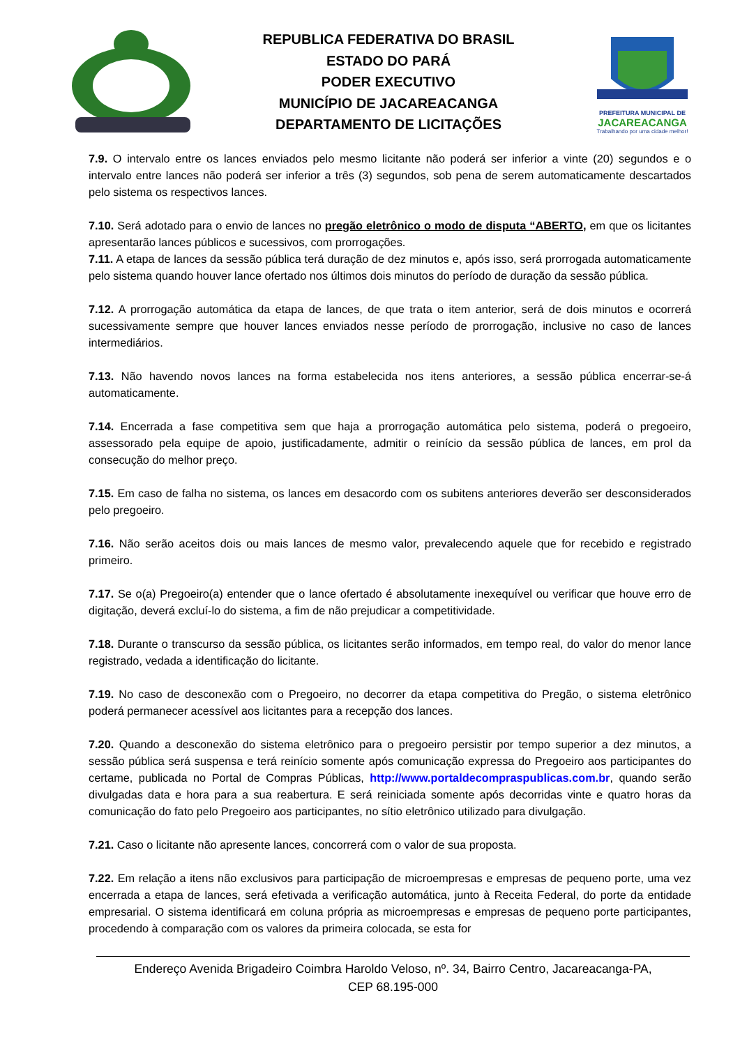REPUBLICA FEDERATIVA DO BRASIL
ESTADO DO PARÁ
PODER EXECUTIVO
MUNICÍPIO DE JACAREACANGA
DEPARTAMENTO DE LICITAÇÕES
PREFEITURA MUNICIPAL DE
JACAREACANGA
Trabalhando por uma cidade melhor!
7.9. O intervalo entre os lances enviados pelo mesmo licitante não poderá ser inferior a vinte (20) segundos e o intervalo entre lances não poderá ser inferior a três (3) segundos, sob pena de serem automaticamente descartados pelo sistema os respectivos lances.
7.10. Será adotado para o envio de lances no pregão eletrônico o modo de disputa “ABERTO, em que os licitantes apresentarão lances públicos e sucessivos, com prorrogações.
7.11. A etapa de lances da sessão pública terá duração de dez minutos e, após isso, será prorrogada automaticamente pelo sistema quando houver lance ofertado nos últimos dois minutos do período de duração da sessão pública.
7.12. A prorrogação automática da etapa de lances, de que trata o item anterior, será de dois minutos e ocorrerá sucessivamente sempre que houver lances enviados nesse período de prorrogação, inclusive no caso de lances intermediários.
7.13. Não havendo novos lances na forma estabelecida nos itens anteriores, a sessão pública encerrar-se-á automaticamente.
7.14. Encerrada a fase competitiva sem que haja a prorrogação automática pelo sistema, poderá o pregoeiro, assessorado pela equipe de apoio, justificadamente, admitir o reinício da sessão pública de lances, em prol da consecução do melhor preço.
7.15. Em caso de falha no sistema, os lances em desacordo com os subitens anteriores deverão ser desconsiderados pelo pregoeiro.
7.16. Não serão aceitos dois ou mais lances de mesmo valor, prevalecendo aquele que for recebido e registrado primeiro.
7.17. Se o(a) Pregoeiro(a) entender que o lance ofertado é absolutamente inexequível ou verificar que houve erro de digitação, deverá excluí-lo do sistema, a fim de não prejudicar a competitividade.
7.18. Durante o transcurso da sessão pública, os licitantes serão informados, em tempo real, do valor do menor lance registrado, vedada a identificação do licitante.
7.19. No caso de desconexão com o Pregoeiro, no decorrer da etapa competitiva do Pregão, o sistema eletrônico poderá permanecer acessível aos licitantes para a recepção dos lances.
7.20. Quando a desconexão do sistema eletrônico para o pregoeiro persistir por tempo superior a dez minutos, a sessão pública será suspensa e terá reinício somente após comunicação expressa do Pregoeiro aos participantes do certame, publicada no Portal de Compras Públicas, http://www.portaldecompraspublicas.com.br, quando serão divulgadas data e hora para a sua reabertura. E será reiniciada somente após decorridas vinte e quatro horas da comunicação do fato pelo Pregoeiro aos participantes, no sítio eletrônico utilizado para divulgação.
7.21. Caso o licitante não apresente lances, concorrerá com o valor de sua proposta.
7.22. Em relação a itens não exclusivos para participação de microempresas e empresas de pequeno porte, uma vez encerrada a etapa de lances, será efetivada a verificação automática, junto à Receita Federal, do porte da entidade empresarial. O sistema identificará em coluna própria as microempresas e empresas de pequeno porte participantes, procedendo à comparação com os valores da primeira colocada, se esta for
Endereço Avenida Brigadeiro Coimbra Haroldo Veloso, nº. 34, Bairro Centro, Jacareacanga-PA,
CEP 68.195-000